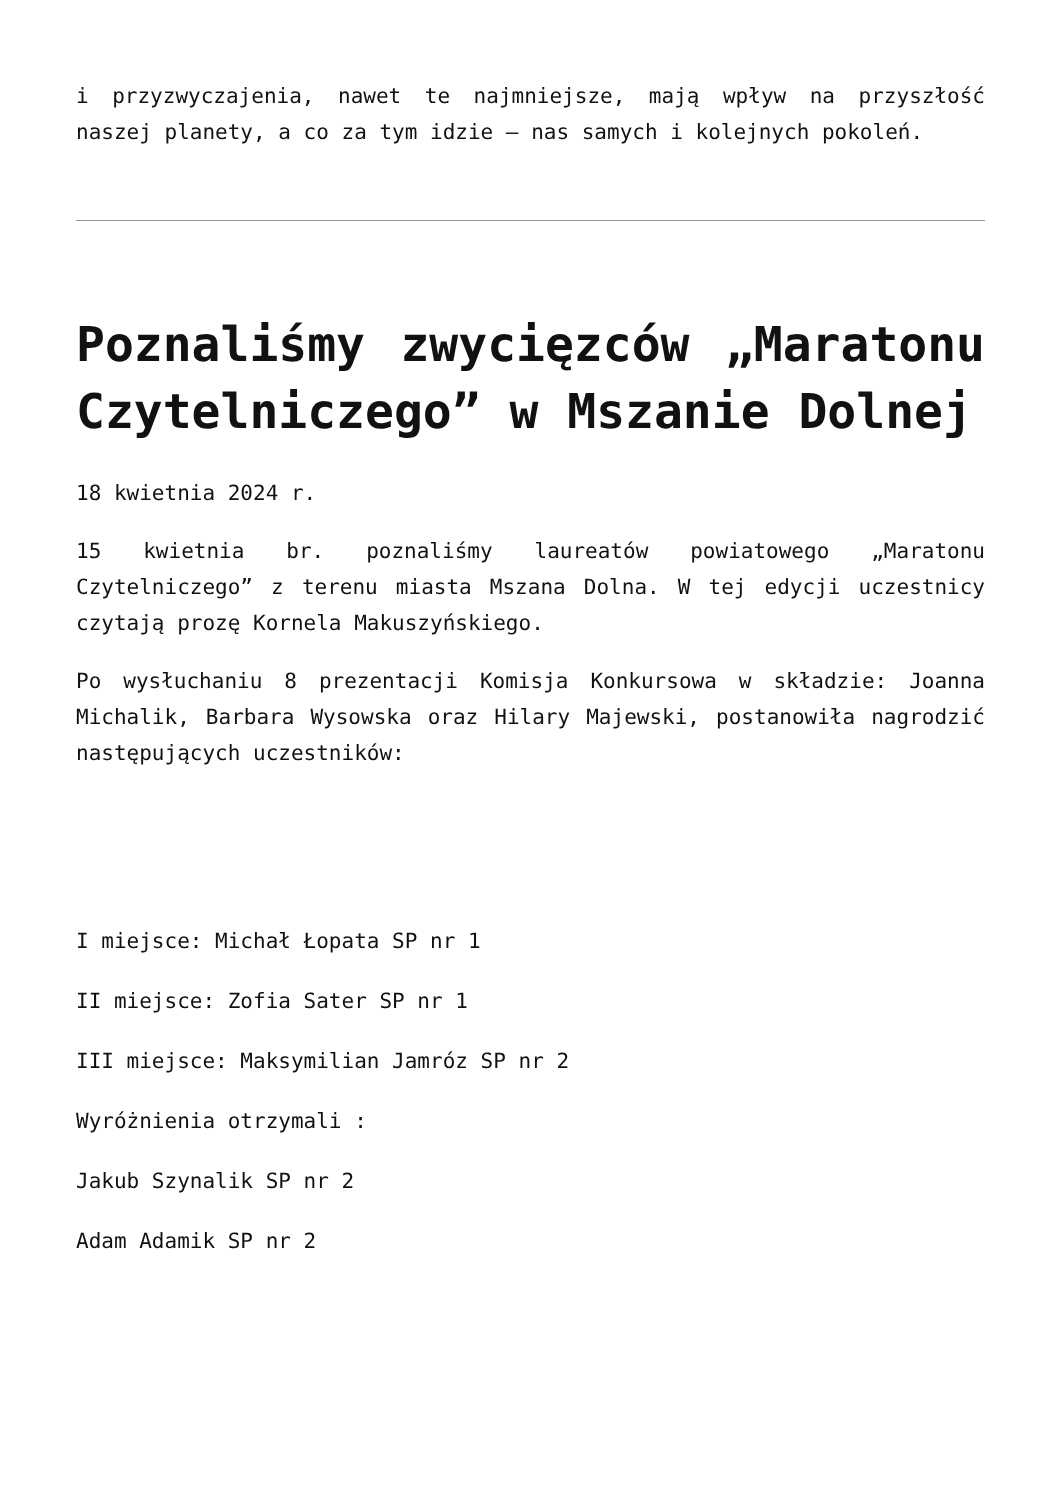i przyzwyczajenia, nawet te najmniejsze, mają wpływ na przyszłość naszej planety, a co za tym idzie – nas samych i kolejnych pokoleń.
Poznaliśmy zwycięzców „Maratonu Czytelniczego” w Mszanie Dolnej
18 kwietnia 2024 r.
15 kwietnia br. poznaliśmy laureatów powiatowego „Maratonu Czytelniczego” z terenu miasta Mszana Dolna. W tej edycji uczestnicy czytają prozę Kornela Makuszyńskiego.
Po wysłuchaniu 8 prezentacji Komisja Konkursowa w składzie: Joanna Michalik, Barbara Wysowska oraz Hilary Majewski, postanowiła nagrodzić następujących uczestników:
I miejsce: Michał Łopata SP nr 1
II miejsce: Zofia Sater SP nr 1
III miejsce: Maksymilian Jamróz SP nr 2
Wyróżnienia otrzymali :
Jakub Szynalik SP nr 2
Adam Adamik SP nr 2